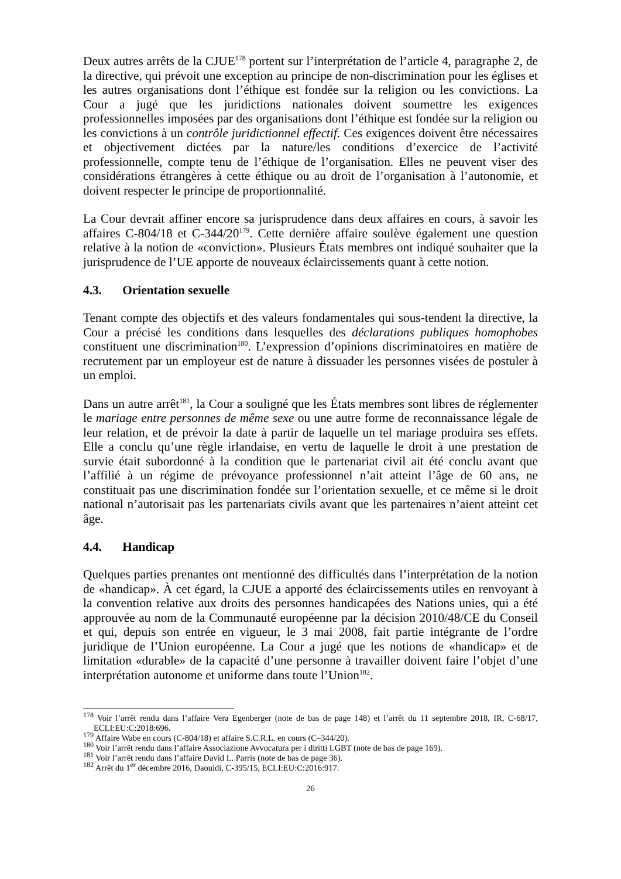Deux autres arrêts de la CJUE<sup>178</sup> portent sur l’interprétation de l’article 4, paragraphe 2, de la directive, qui prévoit une exception au principe de non-discrimination pour les églises et les autres organisations dont l’éthique est fondée sur la religion ou les convictions. La Cour a jugé que les juridictions nationales doivent soumettre les exigences professionnelles imposées par des organisations dont l’éthique est fondée sur la religion ou les convictions à un contrôle juridictionnel effectif. Ces exigences doivent être nécessaires et objectivement dictées par la nature/les conditions d’exercice de l’activité professionnelle, compte tenu de l’éthique de l’organisation. Elles ne peuvent viser des considérations étrangères à cette éthique ou au droit de l’organisation à l’autonomie, et doivent respecter le principe de proportionnalité.
La Cour devrait affiner encore sa jurisprudence dans deux affaires en cours, à savoir les affaires C-804/18 et C-344/20<sup>179</sup>. Cette dernière affaire soulève également une question relative à la notion de «conviction». Plusieurs États membres ont indiqué souhaiter que la jurisprudence de l’UE apporte de nouveaux éclaircissements quant à cette notion.
4.3. Orientation sexuelle
Tenant compte des objectifs et des valeurs fondamentales qui sous-tendent la directive, la Cour a précisé les conditions dans lesquelles des déclarations publiques homophobes constituent une discrimination<sup>180</sup>. L’expression d’opinions discriminatoires en matière de recrutement par un employeur est de nature à dissuader les personnes visées de postuler à un emploi.
Dans un autre arrêt<sup>181</sup>, la Cour a souligné que les États membres sont libres de réglementer le mariage entre personnes de même sexe ou une autre forme de reconnaissance légale de leur relation, et de prévoir la date à partir de laquelle un tel mariage produira ses effets. Elle a conclu qu’une règle irlandaise, en vertu de laquelle le droit à une prestation de survie était subordonné à la condition que le partenariat civil ait été conclu avant que l’affilié à un régime de prévoyance professionnel n’ait atteint l’âge de 60 ans, ne constituait pas une discrimination fondée sur l’orientation sexuelle, et ce même si le droit national n’autorisait pas les partenariats civils avant que les partenaires n’aient atteint cet âge.
4.4. Handicap
Quelques parties prenantes ont mentionné des difficultés dans l’interprétation de la notion de «handicap». À cet égard, la CJUE a apporté des éclaircissements utiles en renvoyant à la convention relative aux droits des personnes handicapées des Nations unies, qui a été approuvée au nom de la Communauté européenne par la décision 2010/48/CE du Conseil et qui, depuis son entrée en vigueur, le 3 mai 2008, fait partie intégrante de l’ordre juridique de l’Union européenne. La Cour a jugé que les notions de «handicap» et de limitation «durable» de la capacité d’une personne à travailler doivent faire l’objet d’une interprétation autonome et uniforme dans toute l’Union<sup>182</sup>.
<sup>178</sup> Voir l’arrêt rendu dans l’affaire Vera Egenberger (note de bas de page 148) et l’arrêt du 11 septembre 2018, IR, C-68/17, ECLI:EU:C:2018:696.
<sup>179</sup> Affaire Wabe en cours (C-804/18) et affaire S.C.R.L. en cours (C–344/20).
<sup>180</sup> Voir l’arrêt rendu dans l’affaire Associazione Avvocatura per i diritti LGBT (note de bas de page 169).
<sup>181</sup> Voir l’arrêt rendu dans l’affaire David L. Parris (note de bas de page 36).
<sup>182</sup> Arrêt du 1<sup>er</sup> décembre 2016, Daouidi, C-395/15, ECLI:EU:C:2016:917.
26